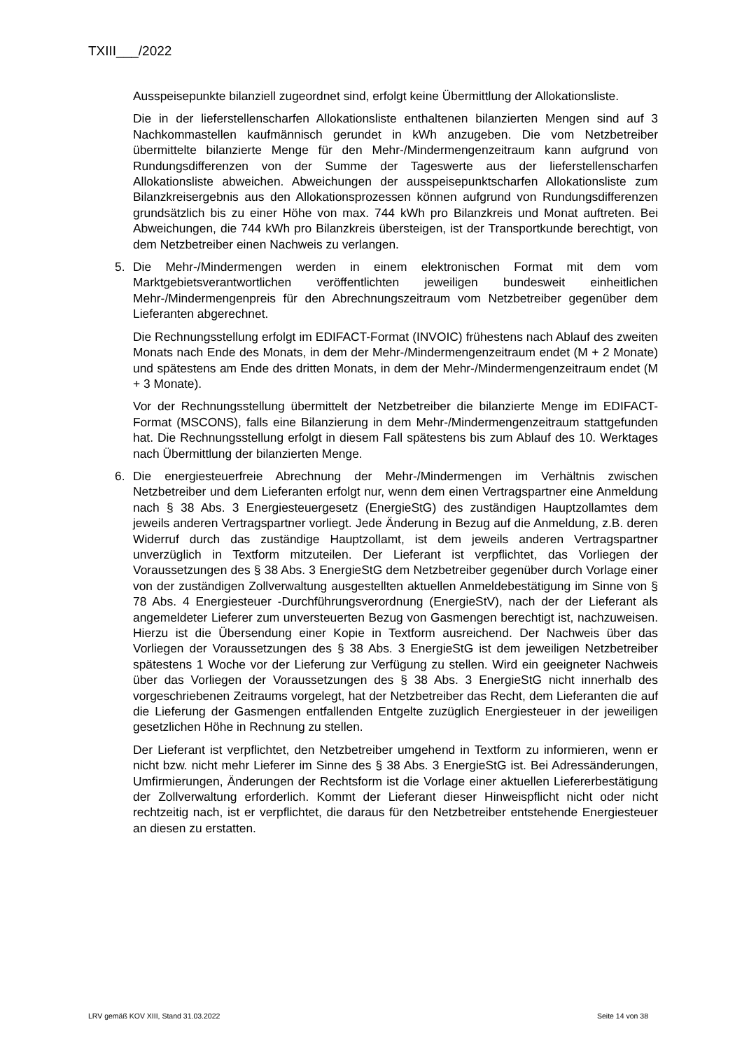TXIII___/2022
Ausspeisepunkte bilanziell zugeordnet sind, erfolgt keine Übermittlung der Allokationsliste.
Die in der lieferstellenscharfen Allokationsliste enthaltenen bilanzierten Mengen sind auf 3 Nachkommastellen kaufmännisch gerundet in kWh anzugeben. Die vom Netzbetreiber übermittelte bilanzierte Menge für den Mehr-/Mindermengenzeitraum kann aufgrund von Rundungsdifferenzen von der Summe der Tageswerte aus der lieferstellenscharfen Allokationsliste abweichen. Abweichungen der ausspeisepunktscharfen Allokationsliste zum Bilanzkreisergebnis aus den Allokationsprozessen können aufgrund von Rundungsdifferenzen grundsätzlich bis zu einer Höhe von max. 744 kWh pro Bilanzkreis und Monat auftreten. Bei Abweichungen, die 744 kWh pro Bilanzkreis übersteigen, ist der Transportkunde berechtigt, von dem Netzbetreiber einen Nachweis zu verlangen.
5. Die Mehr-/Mindermengen werden in einem elektronischen Format mit dem vom Marktgebietsverantwortlichen veröffentlichten jeweiligen bundesweit einheitlichen Mehr-/Mindermengenpreis für den Abrechnungszeitraum vom Netzbetreiber gegenüber dem Lieferanten abgerechnet.
Die Rechnungsstellung erfolgt im EDIFACT-Format (INVOIC) frühestens nach Ablauf des zweiten Monats nach Ende des Monats, in dem der Mehr-/Mindermengenzeitraum endet (M + 2 Monate) und spätestens am Ende des dritten Monats, in dem der Mehr-/Mindermengenzeitraum endet (M + 3 Monate).
Vor der Rechnungsstellung übermittelt der Netzbetreiber die bilanzierte Menge im EDIFACT-Format (MSCONS), falls eine Bilanzierung in dem Mehr-/Mindermengenzeitraum stattgefunden hat. Die Rechnungsstellung erfolgt in diesem Fall spätestens bis zum Ablauf des 10. Werktages nach Übermittlung der bilanzierten Menge.
6. Die energiesteuerfreie Abrechnung der Mehr-/Mindermengen im Verhältnis zwischen Netzbetreiber und dem Lieferanten erfolgt nur, wenn dem einen Vertragspartner eine Anmeldung nach § 38 Abs. 3 Energiesteuergesetz (EnergieStG) des zuständigen Hauptzollamtes dem jeweils anderen Vertragspartner vorliegt. Jede Änderung in Bezug auf die Anmeldung, z.B. deren Widerruf durch das zuständige Hauptzollamt, ist dem jeweils anderen Vertragspartner unverzüglich in Textform mitzuteilen. Der Lieferant ist verpflichtet, das Vorliegen der Voraussetzungen des § 38 Abs. 3 EnergieStG dem Netzbetreiber gegenüber durch Vorlage einer von der zuständigen Zollverwaltung ausgestellten aktuellen Anmeldebestätigung im Sinne von § 78 Abs. 4 Energiesteuer -Durchführungsverordnung (EnergieStV), nach der der Lieferant als angemeldeter Lieferer zum unversteuerten Bezug von Gasmengen berechtigt ist, nachzuweisen. Hierzu ist die Übersendung einer Kopie in Textform ausreichend. Der Nachweis über das Vorliegen der Voraussetzungen des § 38 Abs. 3 EnergieStG ist dem jeweiligen Netzbetreiber spätestens 1 Woche vor der Lieferung zur Verfügung zu stellen. Wird ein geeigneter Nachweis über das Vorliegen der Voraussetzungen des § 38 Abs. 3 EnergieStG nicht innerhalb des vorgeschriebenen Zeitraums vorgelegt, hat der Netzbetreiber das Recht, dem Lieferanten die auf die Lieferung der Gasmengen entfallenden Entgelte zuzüglich Energiesteuer in der jeweiligen gesetzlichen Höhe in Rechnung zu stellen.
Der Lieferant ist verpflichtet, den Netzbetreiber umgehend in Textform zu informieren, wenn er nicht bzw. nicht mehr Lieferer im Sinne des § 38 Abs. 3 EnergieStG ist. Bei Adressänderungen, Umfirmierungen, Änderungen der Rechtsform ist die Vorlage einer aktuellen Liefererbestätigung der Zollverwaltung erforderlich. Kommt der Lieferant dieser Hinweispflicht nicht oder nicht rechtzeitig nach, ist er verpflichtet, die daraus für den Netzbetreiber entstehende Energiesteuer an diesen zu erstatten.
LRV gemäß KOV XIII, Stand 31.03.2022 Seite 14 von 38